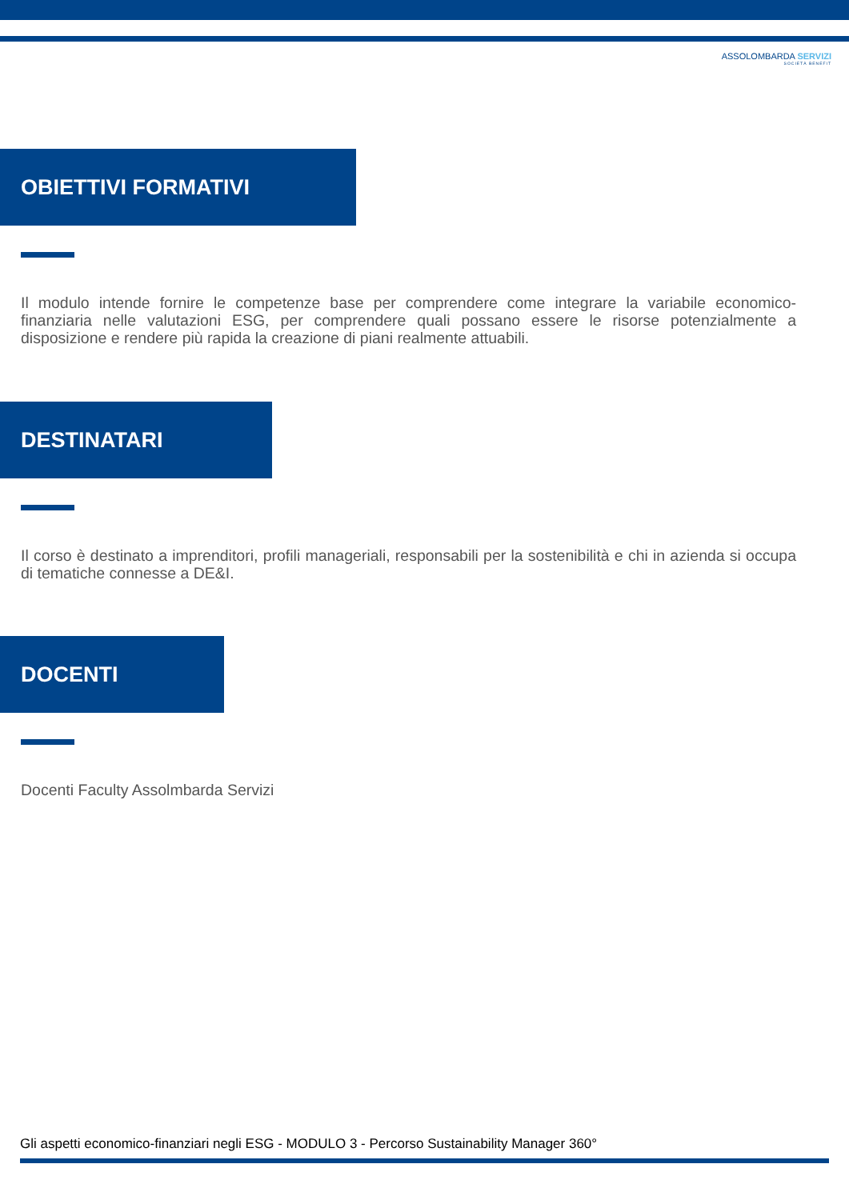ASSOLOMBARDA SERVIZI
SOCIETÀ BENEFIT
OBIETTIVI FORMATIVI
Il modulo intende fornire le competenze base per comprendere come integrare la variabile economico-finanziaria nelle valutazioni ESG, per comprendere quali possano essere le risorse potenzialmente a disposizione e rendere più rapida la creazione di piani realmente attuabili.
DESTINATARI
Il corso è destinato a imprenditori, profili manageriali, responsabili per la sostenibilità e chi in azienda si occupa di tematiche connesse a DE&I.
DOCENTI
Docenti Faculty Assolmbarda Servizi
Gli aspetti economico-finanziari negli ESG - MODULO 3 - Percorso Sustainability Manager 360°